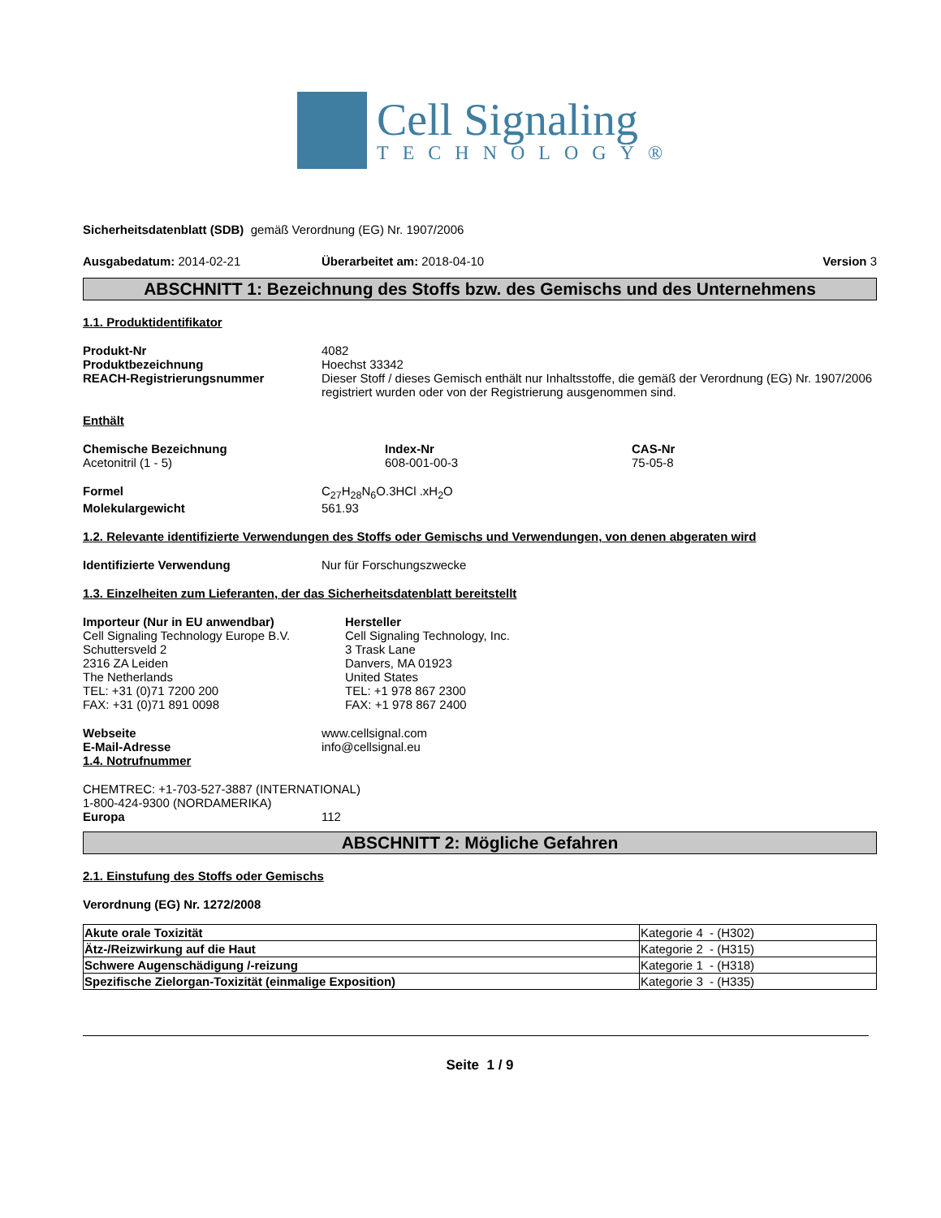Cell Signaling
TECHNOLOGY®
Sicherheitsdatenblatt (SDB) gemäß Verordnung (EG) Nr. 1907/2006
Ausgabedatum: 2014-02-21 Überarbeitet am: 2018-04-10 Version 3
ABSCHNITT 1: Bezeichnung des Stoffs bzw. des Gemischs und des Unternehmens
1.1. Produktidentifikator
Produkt-Nr 4082
Produktbezeichnung Hoechst 33342
REACH-Registrierungsnummer Dieser Stoff / dieses Gemisch enthält nur Inhaltsstoffe, die gemäß der Verordnung (EG) Nr. 1907/2006 registriert wurden oder von der Registrierung ausgenommen sind.
Enthält
Chemische Bezeichnung
Acetonitril (1 - 5)
Index-Nr
608-001-00-3
CAS-Nr
75-05-8
Formel C<sub>27</sub>H<sub>28</sub>N<sub>6</sub>O.3HCl .xH<sub>2</sub>O
Molekulargewicht 561.93
1.2. Relevante identifizierte Verwendungen des Stoffs oder Gemischs und Verwendungen, von denen abgeraten wird
Identifizierte Verwendung Nur für Forschungszwecke
1.3. Einzelheiten zum Lieferanten, der das Sicherheitsdatenblatt bereitstellt
Importeur (Nur in EU anwendbar)
Cell Signaling Technology Europe B.V.
Schuttersveld 2
2316 ZA Leiden
The Netherlands
TEL: +31 (0)71 7200 200
FAX: +31 (0)71 891 0098
Hersteller
Cell Signaling Technology, Inc.
3 Trask Lane
Danvers, MA 01923
United States
TEL: +1 978 867 2300
FAX: +1 978 867 2400
Webseite www.cellsignal.com
E-Mail-Adresse info@cellsignal.eu
1.4. Notrufnummer
CHEMTREC: +1-703-527-3887 (INTERNATIONAL)
1-800-424-9300 (NORDAMERIKA)
Europa 112
ABSCHNITT 2: Mögliche Gefahren
2.1. Einstufung des Stoffs oder Gemischs
Verordnung (EG) Nr. 1272/2008
| Akute orale Toxizität | Kategorie 4 - (H302) |
| Ätz-/Reizwirkung auf die Haut | Kategorie 2 - (H315) |
| Schwere Augenschädigung /-reizung | Kategorie 1 - (H318) |
| Spezifische Zielorgan-Toxizität (einmalige Exposition) | Kategorie 3 - (H335) |
Seite 1 / 9